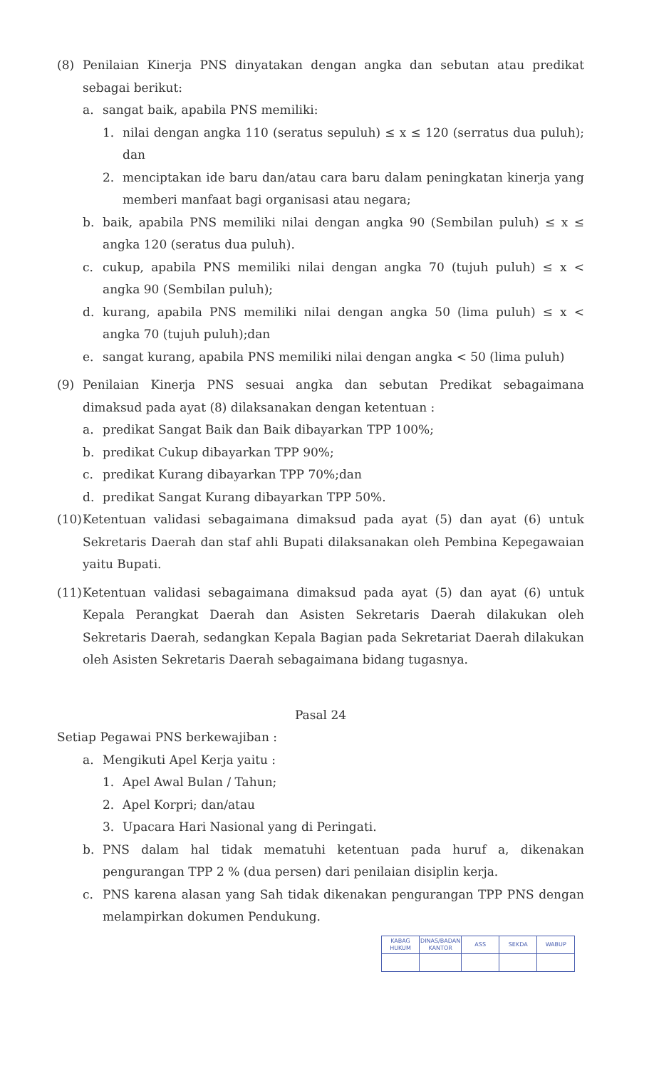(8) Penilaian Kinerja PNS dinyatakan dengan angka dan sebutan atau predikat sebagai berikut:
a. sangat baik, apabila PNS memiliki:
1. nilai dengan angka 110 (seratus sepuluh) ≤ x ≤ 120 (serratus dua puluh); dan
2. menciptakan ide baru dan/atau cara baru dalam peningkatan kinerja yang memberi manfaat bagi organisasi atau negara;
b. baik, apabila PNS memiliki nilai dengan angka 90 (Sembilan puluh) ≤ x ≤ angka 120 (seratus dua puluh).
c. cukup, apabila PNS memiliki nilai dengan angka 70 (tujuh puluh) ≤ x < angka 90 (Sembilan puluh);
d. kurang, apabila PNS memiliki nilai dengan angka 50 (lima puluh) ≤ x < angka 70 (tujuh puluh);dan
e. sangat kurang, apabila PNS memiliki nilai dengan angka < 50 (lima puluh)
(9) Penilaian Kinerja PNS sesuai angka dan sebutan Predikat sebagaimana dimaksud pada ayat (8) dilaksanakan dengan ketentuan :
a. predikat Sangat Baik dan Baik dibayarkan TPP 100%;
b. predikat Cukup dibayarkan TPP 90%;
c. predikat Kurang dibayarkan TPP 70%;dan
d. predikat Sangat Kurang dibayarkan TPP 50%.
(10) Ketentuan validasi sebagaimana dimaksud pada ayat (5) dan ayat (6) untuk Sekretaris Daerah dan staf ahli Bupati dilaksanakan oleh Pembina Kepegawaian yaitu Bupati.
(11) Ketentuan validasi sebagaimana dimaksud pada ayat (5) dan ayat (6) untuk Kepala Perangkat Daerah dan Asisten Sekretaris Daerah dilakukan oleh Sekretaris Daerah, sedangkan Kepala Bagian pada Sekretariat Daerah dilakukan oleh Asisten Sekretaris Daerah sebagaimana bidang tugasnya.
Pasal 24
Setiap Pegawai PNS berkewajiban :
a. Mengikuti Apel Kerja yaitu :
1. Apel Awal Bulan / Tahun;
2. Apel Korpri; dan/atau
3. Upacara Hari Nasional yang di Peringati.
b. PNS dalam hal tidak mematuhi ketentuan pada huruf a, dikenakan pengurangan TPP 2 % (dua persen) dari penilaian disiplin kerja.
c. PNS karena alasan yang Sah tidak dikenakan pengurangan TPP PNS dengan melampirkan dokumen Pendukung.
| KABAG HUKUM | DINAS/BADAN KANTOR | ASS | SEKDA | WABUP |